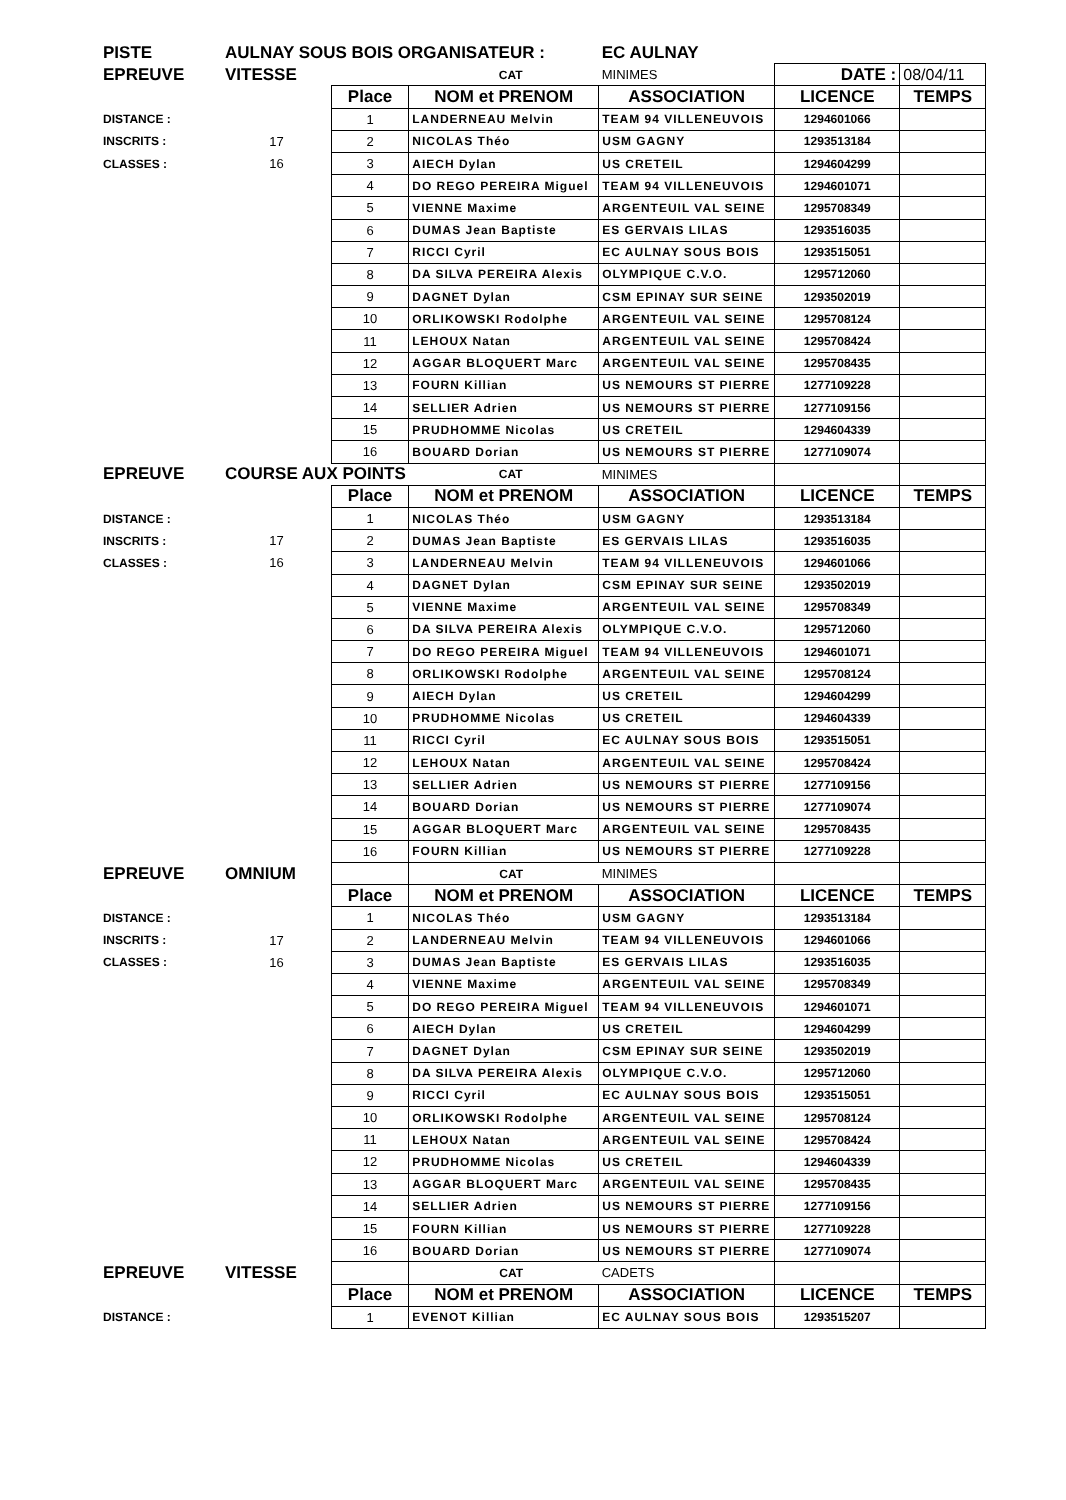| PISTE | AULNAY SOUS BOIS ORGANISATEUR : | | | EC AULNAY | | |
| EPREUVE | VITESSE | | CAT | MINIMES | DATE : | 08/04/11 |
| | | Place | NOM et PRENOM | ASSOCIATION | LICENCE | TEMPS |
| DISTANCE : | | 1 | LANDERNEAU Melvin | TEAM 94 VILLENEUVOIS | 1294601066 | |
| INSCRITS : | 17 | 2 | NICOLAS Théo | USM GAGNY | 1293513184 | |
| CLASSES : | 16 | 3 | AIECH Dylan | US CRETEIL | 1294604299 | |
| | | 4 | DO REGO PEREIRA Miguel | TEAM 94 VILLENEUVOIS | 1294601071 | |
| | | 5 | VIENNE Maxime | ARGENTEUIL VAL SEINE | 1295708349 | |
| | | 6 | DUMAS Jean Baptiste | ES GERVAIS LILAS | 1293516035 | |
| | | 7 | RICCI Cyril | EC AULNAY SOUS BOIS | 1293515051 | |
| | | 8 | DA SILVA PEREIRA Alexis | OLYMPIQUE C.V.O. | 1295712060 | |
| | | 9 | DAGNET Dylan | CSM EPINAY SUR SEINE | 1293502019 | |
| | | 10 | ORLIKOWSKI Rodolphe | ARGENTEUIL VAL SEINE | 1295708124 | |
| | | 11 | LEHOUX Natan | ARGENTEUIL VAL SEINE | 1295708424 | |
| | | 12 | AGGAR BLOQUERT Marc | ARGENTEUIL VAL SEINE | 1295708435 | |
| | | 13 | FOURN Killian | US NEMOURS ST PIERRE | 1277109228 | |
| | | 14 | SELLIER Adrien | US NEMOURS ST PIERRE | 1277109156 | |
| | | 15 | PRUDHOMME Nicolas | US CRETEIL | 1294604339 | |
| | | 16 | BOUARD Dorian | US NEMOURS ST PIERRE | 1277109074 | |
| EPREUVE | COURSE AUX POINTS | | CAT | MINIMES | | |
| | | Place | NOM et PRENOM | ASSOCIATION | LICENCE | TEMPS |
| DISTANCE : | | 1 | NICOLAS Théo | USM GAGNY | 1293513184 | |
| INSCRITS : | 17 | 2 | DUMAS Jean Baptiste | ES GERVAIS LILAS | 1293516035 | |
| CLASSES : | 16 | 3 | LANDERNEAU Melvin | TEAM 94 VILLENEUVOIS | 1294601066 | |
| | | 4 | DAGNET Dylan | CSM EPINAY SUR SEINE | 1293502019 | |
| | | 5 | VIENNE Maxime | ARGENTEUIL VAL SEINE | 1295708349 | |
| | | 6 | DA SILVA PEREIRA Alexis | OLYMPIQUE C.V.O. | 1295712060 | |
| | | 7 | DO REGO PEREIRA Miguel | TEAM 94 VILLENEUVOIS | 1294601071 | |
| | | 8 | ORLIKOWSKI Rodolphe | ARGENTEUIL VAL SEINE | 1295708124 | |
| | | 9 | AIECH Dylan | US CRETEIL | 1294604299 | |
| | | 10 | PRUDHOMME Nicolas | US CRETEIL | 1294604339 | |
| | | 11 | RICCI Cyril | EC AULNAY SOUS BOIS | 1293515051 | |
| | | 12 | LEHOUX Natan | ARGENTEUIL VAL SEINE | 1295708424 | |
| | | 13 | SELLIER Adrien | US NEMOURS ST PIERRE | 1277109156 | |
| | | 14 | BOUARD Dorian | US NEMOURS ST PIERRE | 1277109074 | |
| | | 15 | AGGAR BLOQUERT Marc | ARGENTEUIL VAL SEINE | 1295708435 | |
| | | 16 | FOURN Killian | US NEMOURS ST PIERRE | 1277109228 | |
| EPREUVE | OMNIUM | | CAT | MINIMES | | |
| | | Place | NOM et PRENOM | ASSOCIATION | LICENCE | TEMPS |
| DISTANCE : | | 1 | NICOLAS Théo | USM GAGNY | 1293513184 | |
| INSCRITS : | 17 | 2 | LANDERNEAU Melvin | TEAM 94 VILLENEUVOIS | 1294601066 | |
| CLASSES : | 16 | 3 | DUMAS Jean Baptiste | ES GERVAIS LILAS | 1293516035 | |
| | | 4 | VIENNE Maxime | ARGENTEUIL VAL SEINE | 1295708349 | |
| | | 5 | DO REGO PEREIRA Miguel | TEAM 94 VILLENEUVOIS | 1294601071 | |
| | | 6 | AIECH Dylan | US CRETEIL | 1294604299 | |
| | | 7 | DAGNET Dylan | CSM EPINAY SUR SEINE | 1293502019 | |
| | | 8 | DA SILVA PEREIRA Alexis | OLYMPIQUE C.V.O. | 1295712060 | |
| | | 9 | RICCI Cyril | EC AULNAY SOUS BOIS | 1293515051 | |
| | | 10 | ORLIKOWSKI Rodolphe | ARGENTEUIL VAL SEINE | 1295708124 | |
| | | 11 | LEHOUX Natan | ARGENTEUIL VAL SEINE | 1295708424 | |
| | | 12 | PRUDHOMME Nicolas | US CRETEIL | 1294604339 | |
| | | 13 | AGGAR BLOQUERT Marc | ARGENTEUIL VAL SEINE | 1295708435 | |
| | | 14 | SELLIER Adrien | US NEMOURS ST PIERRE | 1277109156 | |
| | | 15 | FOURN Killian | US NEMOURS ST PIERRE | 1277109228 | |
| | | 16 | BOUARD Dorian | US NEMOURS ST PIERRE | 1277109074 | |
| EPREUVE | VITESSE | | CAT | CADETS | | |
| | | Place | NOM et PRENOM | ASSOCIATION | LICENCE | TEMPS |
| DISTANCE : | | 1 | EVENOT Killian | EC AULNAY SOUS BOIS | 1293515207 | |